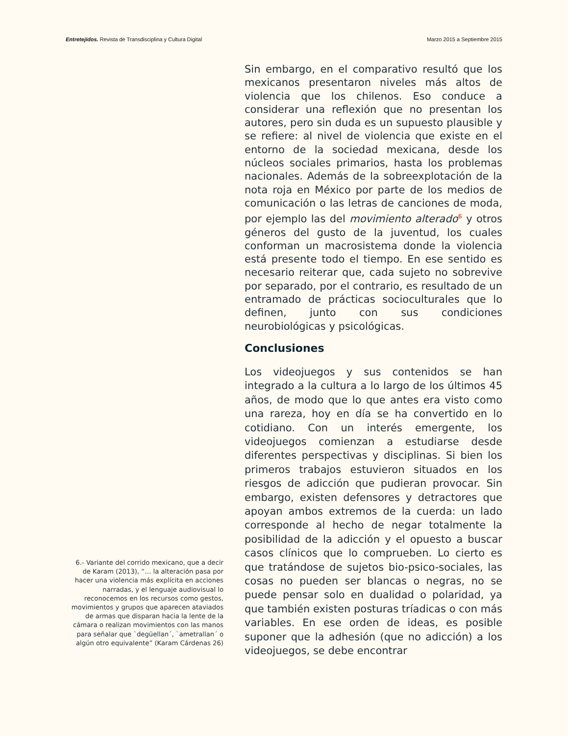Entretejidos. Revista de Transdisciplina y Cultura Digital Marzo 2015 a Septiembre 2015
6.- Variante del corrido mexicano, que a decir de Karam (2013), “… la alteración pasa por hacer una violencia más explícita en acciones narradas, y el lenguaje audiovisual lo reconocemos en los recursos como gestos, movimientos y grupos que aparecen ataviados de armas que disparan hacia la lente de la cámara o realizan movimientos con las manos para señalar que `degüellan´, `ametrallan´ o algún otro equivalente” (Karam Cárdenas 26)
Sin embargo, en el comparativo resultó que los mexicanos presentaron niveles más altos de violencia que los chilenos. Eso conduce a considerar una reflexión que no presentan los autores, pero sin duda es un supuesto plausible y se refiere: al nivel de violencia que existe en el entorno de la sociedad mexicana, desde los núcleos sociales primarios, hasta los problemas nacionales. Además de la sobreexplotación de la nota roja en México por parte de los medios de comunicación o las letras de canciones de moda, por ejemplo las del movimiento alterado<sup>6</sup> y otros géneros del gusto de la juventud, los cuales conforman un macrosistema donde la violencia está presente todo el tiempo. En ese sentido es necesario reiterar que, cada sujeto no sobrevive por separado, por el contrario, es resultado de un entramado de prácticas socioculturales que lo definen, junto con sus condiciones neurobiológicas y psicológicas.
Conclusiones
Los videojuegos y sus contenidos se han integrado a la cultura a lo largo de los últimos 45 años, de modo que lo que antes era visto como una rareza, hoy en día se ha convertido en lo cotidiano. Con un interés emergente, los videojuegos comienzan a estudiarse desde diferentes perspectivas y disciplinas. Si bien los primeros trabajos estuvieron situados en los riesgos de adicción que pudieran provocar. Sin embargo, existen defensores y detractores que apoyan ambos extremos de la cuerda: un lado corresponde al hecho de negar totalmente la posibilidad de la adicción y el opuesto a buscar casos clínicos que lo comprueben. Lo cierto es que tratándose de sujetos bio-psico-sociales, las cosas no pueden ser blancas o negras, no se puede pensar solo en dualidad o polaridad, ya que también existen posturas tríadicas o con más variables. En ese orden de ideas, es posible suponer que la adhesión (que no adicción) a los videojuegos, se debe encontrar